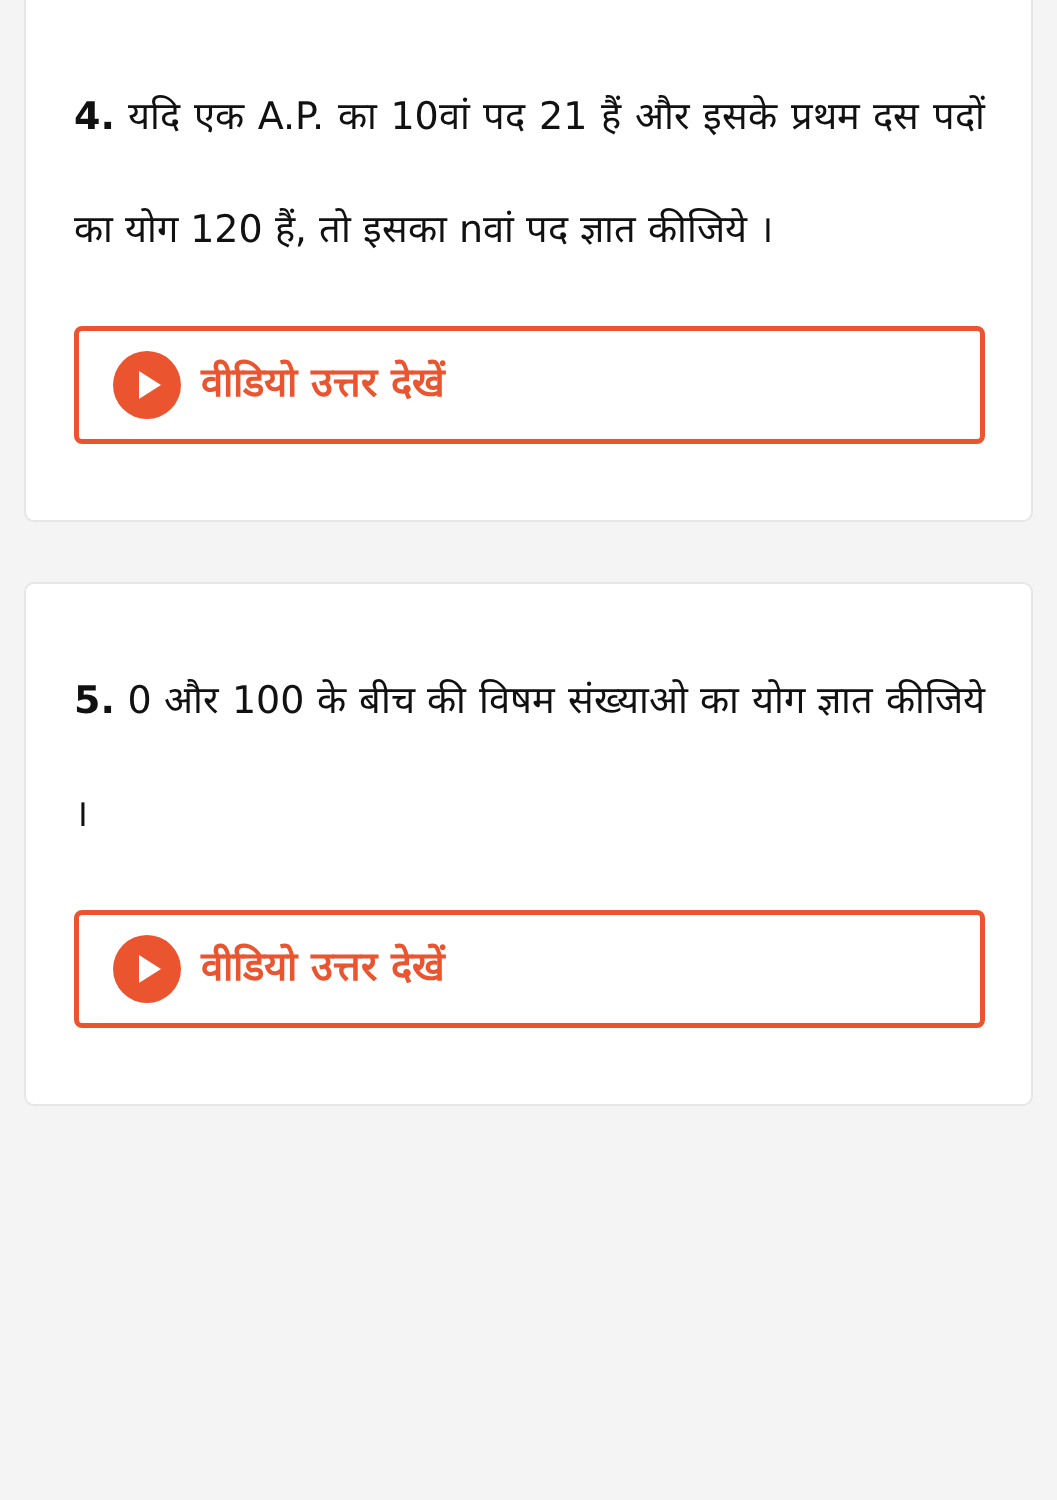4. यदि एक A.P. का 10वां पद 21 हैं और इसके प्रथम दस पदों का योग 120 हैं, तो इसका nवां पद ज्ञात कीजिये ।
वीडियो उत्तर देखें
5. 0 और 100 के बीच की विषम संख्याओ का योग ज्ञात कीजिये ।
वीडियो उत्तर देखें